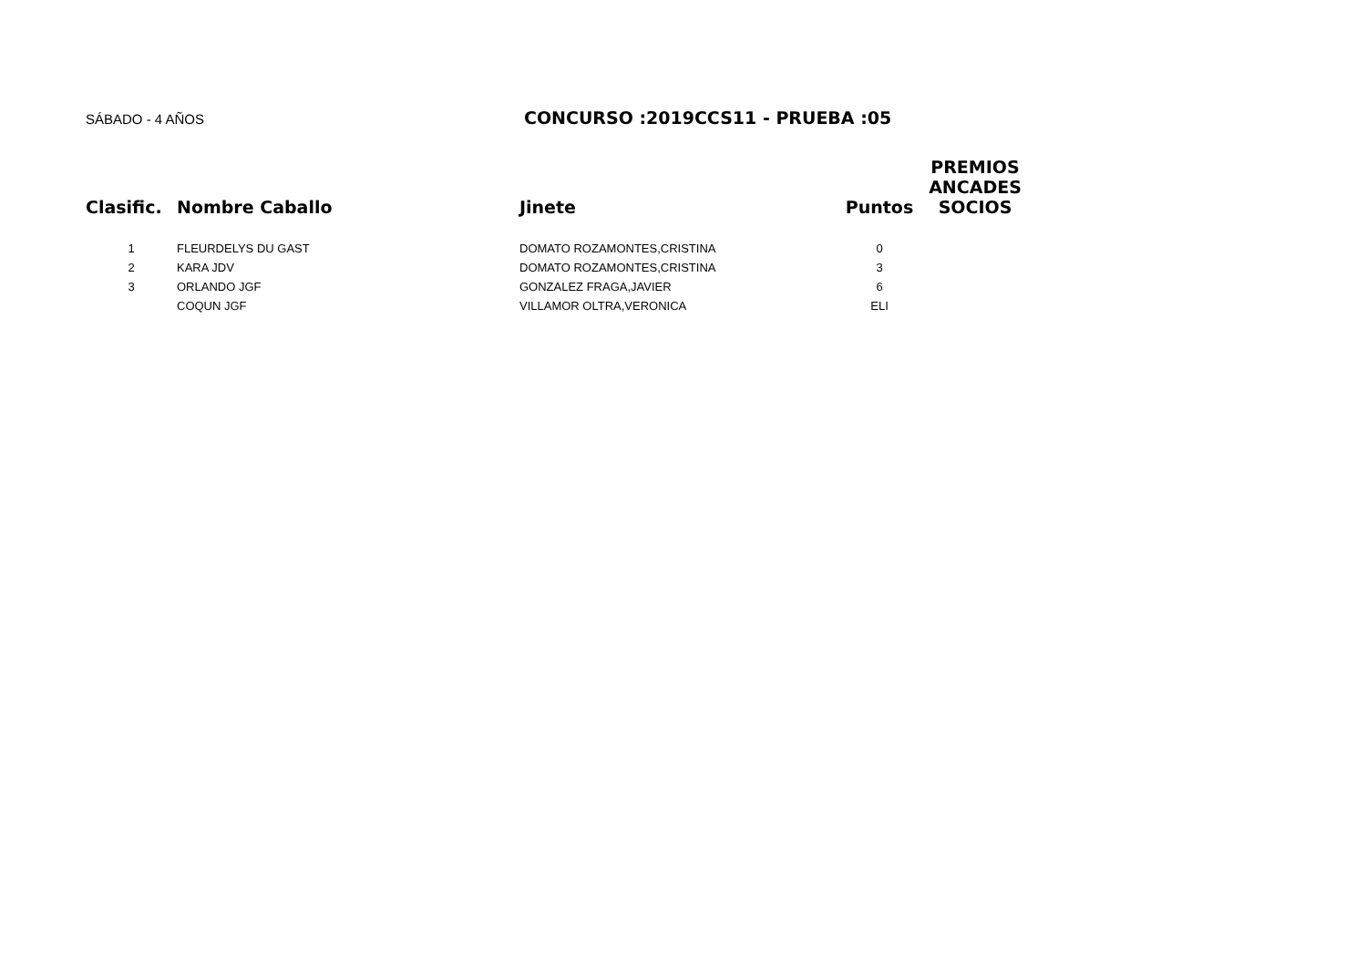SÁBADO - 4 AÑOS
CONCURSO :2019CCS11 - PRUEBA :05
| Clasific. | Nombre Caballo | Jinete | Puntos | PREMIOS ANCADES SOCIOS |
| --- | --- | --- | --- | --- |
| 1 | FLEURDELYS DU GAST | DOMATO ROZAMONTES,CRISTINA | 0 | |
| 2 | KARA JDV | DOMATO ROZAMONTES,CRISTINA | 3 | |
| 3 | ORLANDO JGF | GONZALEZ FRAGA,JAVIER | 6 | |
| | COQUN JGF | VILLAMOR OLTRA,VERONICA | ELI | |